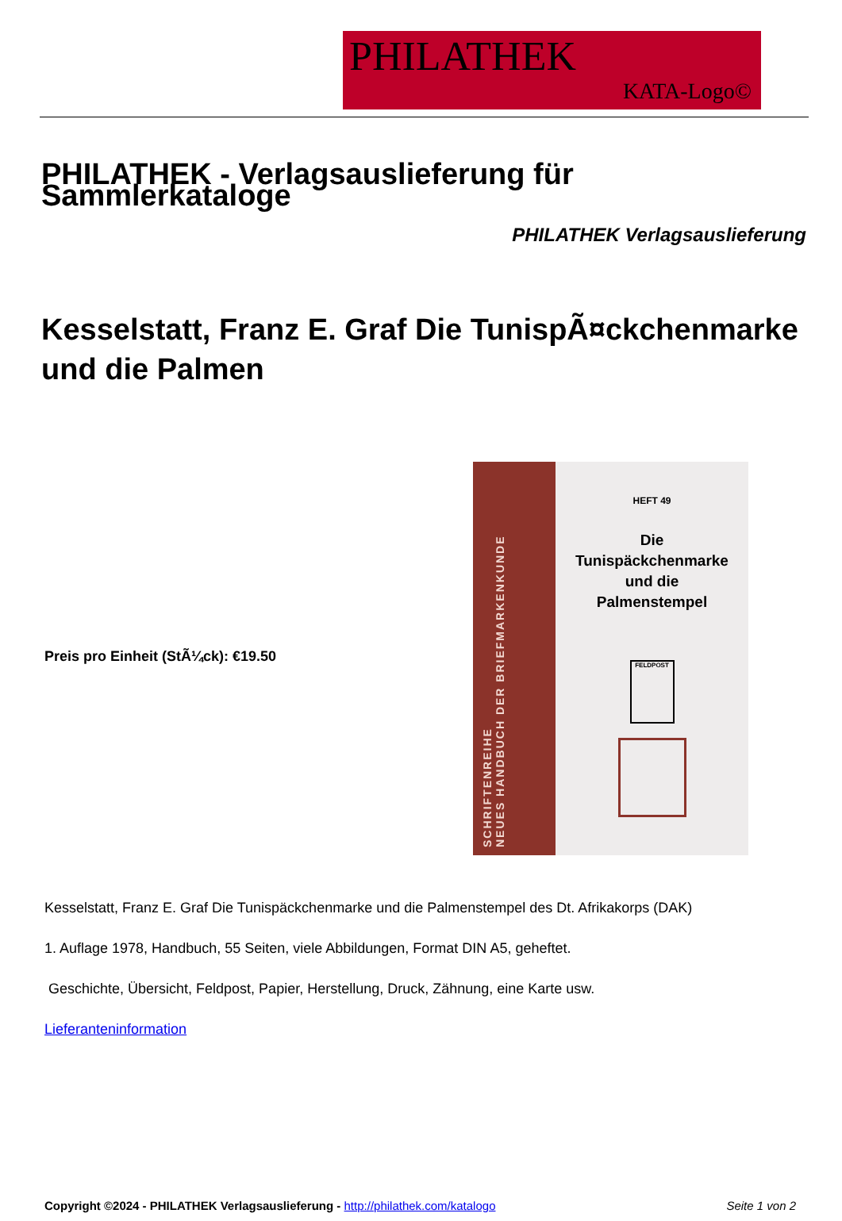PHILATHEK
KATA-Logo©
PHILATHEK - Verlagsauslieferung für Sammlerkataloge
PHILATHEK Verlagsauslieferung
Kesselstatt, Franz E. Graf Die TunispÃ¤ckchenmarke und die Palmen
Preis pro Einheit (StÃ¼ck): €19.50
SCHRIFTENREIHE
NEUES HANDBUCH DER BRIEFMARKENKUNDE
HEFT 49
Die
Tunispäckchenmarke
und die
Palmenstempel
FELDPOST
Kesselstatt, Franz E. Graf Die Tunispäckchenmarke und die Palmenstempel des Dt. Afrikakorps (DAK)
1. Auflage 1978, Handbuch, 55 Seiten, viele Abbildungen, Format DIN A5, geheftet.
Geschichte, Übersicht, Feldpost, Papier, Herstellung, Druck, Zähnung, eine Karte usw.
Lieferanteninformation
Copyright ©2024 - PHILATHEK Verlagsauslieferung - http://philathek.com/katalogo Seite 1 von 2